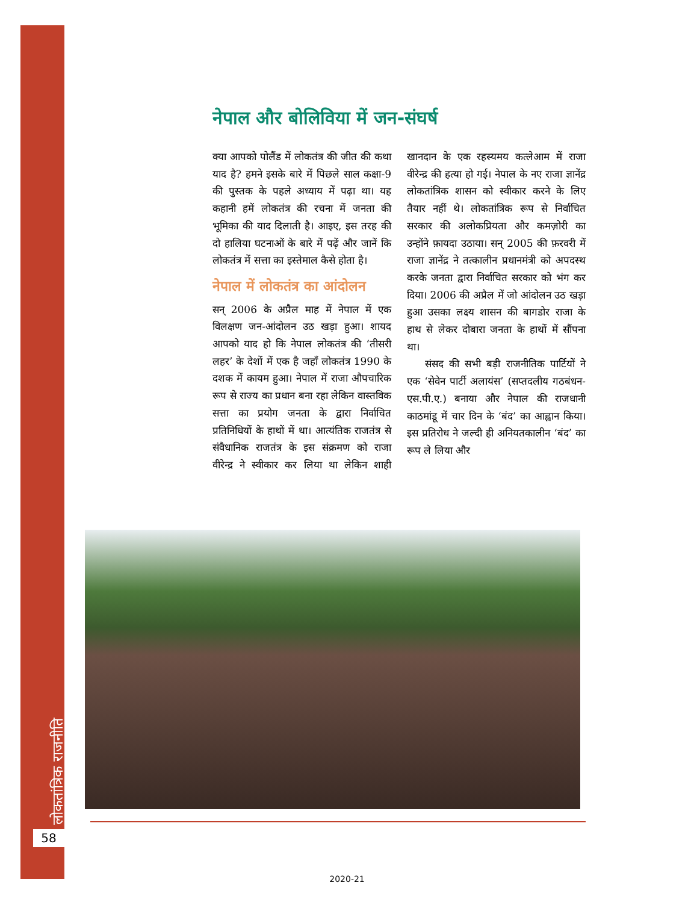लोकतांत्रिक राजनीति
58
नेपाल और बोलिविया में जन-संघर्ष
क्या आपको पोलैंड में लोकतंत्र की जीत की कथा याद है? हमने इसके बारे में पिछले साल कक्षा-9 की पुस्तक के पहले अध्याय में पढ़ा था। यह कहानी हमें लोकतंत्र की रचना में जनता की भूमिका की याद दिलाती है। आइए, इस तरह की दो हालिया घटनाओं के बारे में पढ़ें और जानें कि लोकतंत्र में सत्ता का इस्तेमाल कैसे होता है।
नेपाल में लोकतंत्र का आंदोलन
सन् 2006 के अप्रैल माह में नेपाल में एक विलक्षण जन-आंदोलन उठ खड़ा हुआ। शायद आपको याद हो कि नेपाल लोकतंत्र की ‘तीसरी लहर’ के देशों में एक है जहाँ लोकतंत्र 1990 के दशक में कायम हुआ। नेपाल में राजा औपचारिक रूप से राज्य का प्रधान बना रहा लेकिन वास्तविक सत्ता का प्रयोग जनता के द्वारा निर्वाचित प्रतिनिधियों के हाथों में था। आत्यंतिक राजतंत्र से संवैधानिक राजतंत्र के इस संक्रमण को राजा वीरेन्द्र ने स्वीकार कर लिया था लेकिन शाही खानदान के एक रहस्यमय कत्लेआम में राजा वीरेन्द्र की हत्या हो गई। नेपाल के नए राजा ज्ञानेंद्र लोकतांत्रिक शासन को स्वीकार करने के लिए तैयार नहीं थे। लोकतांत्रिक रूप से निर्वाचित सरकार की अलोकप्रियता और कमज़ोरी का उन्होंने फ़ायदा उठाया। सन् 2005 की फ़रवरी में राजा ज्ञानेंद्र ने तत्कालीन प्रधानमंत्री को अपदस्थ करके जनता द्वारा निर्वाचित सरकार को भंग कर दिया। 2006 की अप्रैल में जो आंदोलन उठ खड़ा हुआ उसका लक्ष्य शासन की बागडोर राजा के हाथ से लेकर दोबारा जनता के हाथों में सौंपना था।
संसद की सभी बड़ी राजनीतिक पार्टियों ने एक ‘सेवेन पार्टी अलायंस’ (सप्तदलीय गठबंधन-एस.पी.ए.) बनाया और नेपाल की राजधानी काठमांडू में चार दिन के ‘बंद’ का आह्वान किया। इस प्रतिरोध ने जल्दी ही अनियतकालीन ‘बंद’ का रूप ले लिया और
2020-21